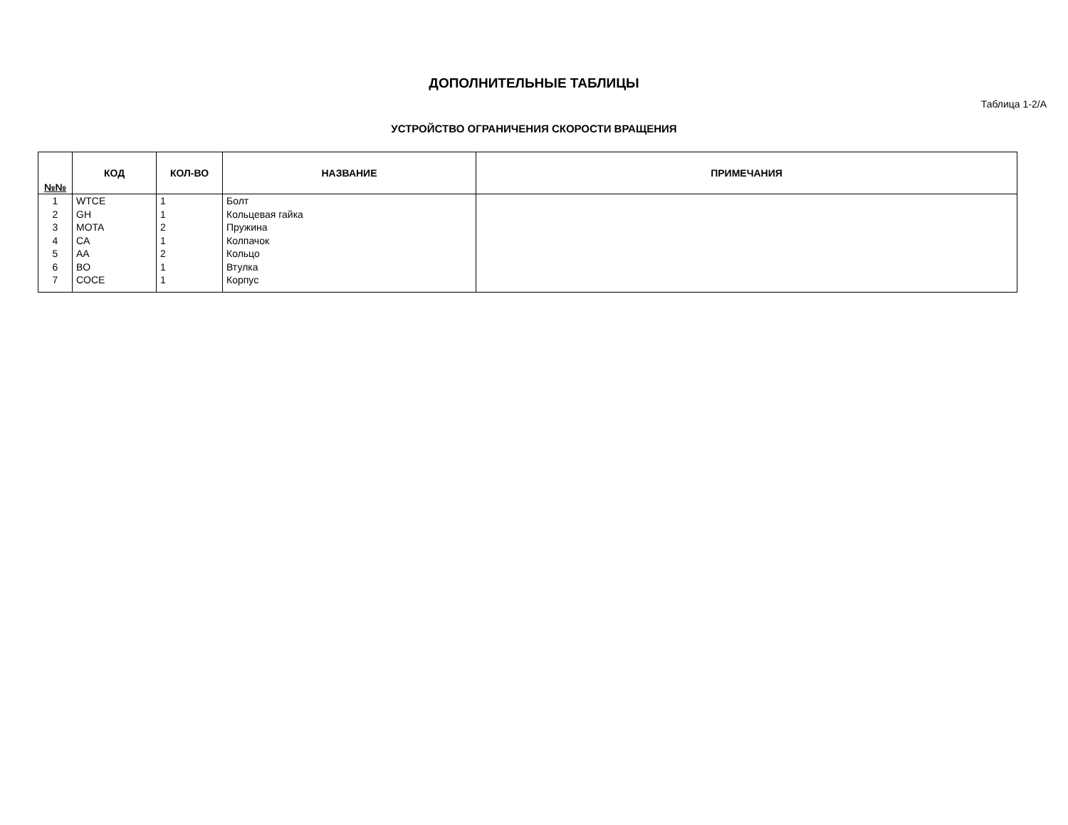ДОПОЛНИТЕЛЬНЫЕ ТАБЛИЦЫ
Таблица 1-2/A
УСТРОЙСТВО ОГРАНИЧЕНИЯ СКОРОСТИ ВРАЩЕНИЯ
| №№ | КОД | КОЛ-ВО | НАЗВАНИЕ | ПРИМЕЧАНИЯ |
| --- | --- | --- | --- | --- |
| 1 | WTCE | 1 | Болт | |
| 2 | GH | 1 | Кольцевая гайка | |
| 3 | MOTA | 2 | Пружина | |
| 4 | CA | 1 | Колпачок | |
| 5 | AA | 2 | Кольцо | |
| 6 | BO | 1 | Втулка | |
| 7 | COCE | 1 | Корпус | |